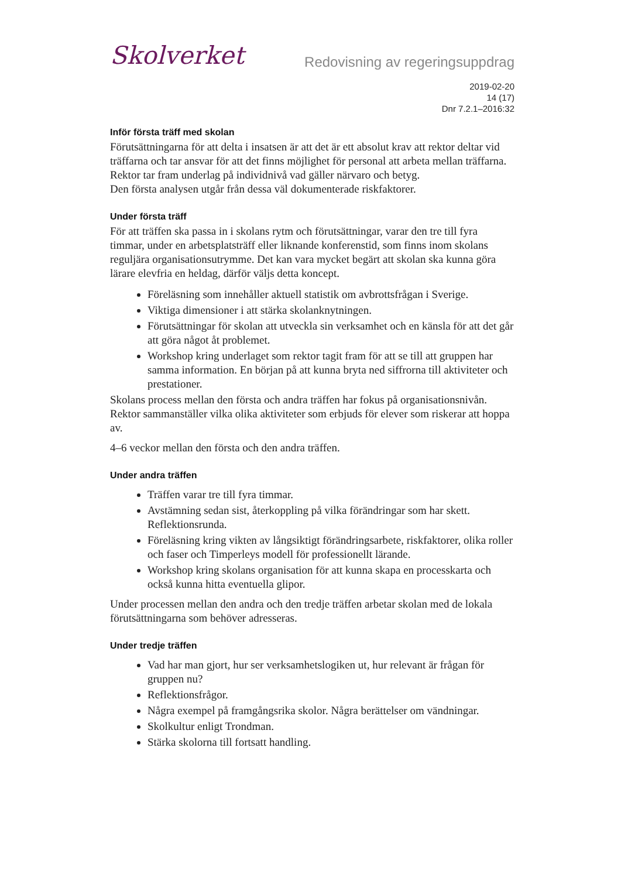Skolverket
Redovisning av regeringsuppdrag
2019-02-20
14 (17)
Dnr 7.2.1–2016:32
Inför första träff med skolan
Förutsättningarna för att delta i insatsen är att det är ett absolut krav att rektor deltar vid träffarna och tar ansvar för att det finns möjlighet för personal att arbeta mellan träffarna.
Rektor tar fram underlag på individnivå vad gäller närvaro och betyg.
Den första analysen utgår från dessa väl dokumenterade riskfaktorer.
Under första träff
För att träffen ska passa in i skolans rytm och förutsättningar, varar den tre till fyra timmar, under en arbetsplatsträff eller liknande konferenstid, som finns inom skolans reguljära organisationsutrymme. Det kan vara mycket begärt att skolan ska kunna göra lärare elevfria en heldag, därför väljs detta koncept.
Föreläsning som innehåller aktuell statistik om avbrottsfrågan i Sverige.
Viktiga dimensioner i att stärka skolanknytningen.
Förutsättningar för skolan att utveckla sin verksamhet och en känsla för att det går att göra något åt problemet.
Workshop kring underlaget som rektor tagit fram för att se till att gruppen har samma information. En början på att kunna bryta ned siffrorna till aktiviteter och prestationer.
Skolans process mellan den första och andra träffen har fokus på organisationsnivån. Rektor sammanställer vilka olika aktiviteter som erbjuds för elever som riskerar att hoppa av.
4–6 veckor mellan den första och den andra träffen.
Under andra träffen
Träffen varar tre till fyra timmar.
Avstämning sedan sist, återkoppling på vilka förändringar som har skett. Reflektionsrunda.
Föreläsning kring vikten av långsiktigt förändringsarbete, riskfaktorer, olika roller och faser och Timperleys modell för professionellt lärande.
Workshop kring skolans organisation för att kunna skapa en processkarta och också kunna hitta eventuella glipor.
Under processen mellan den andra och den tredje träffen arbetar skolan med de lokala förutsättningarna som behöver adresseras.
Under tredje träffen
Vad har man gjort, hur ser verksamhetslogiken ut, hur relevant är frågan för gruppen nu?
Reflektionsfrågor.
Några exempel på framgångsrika skolor. Några berättelser om vändningar.
Skolkultur enligt Trondman.
Stärka skolorna till fortsatt handling.